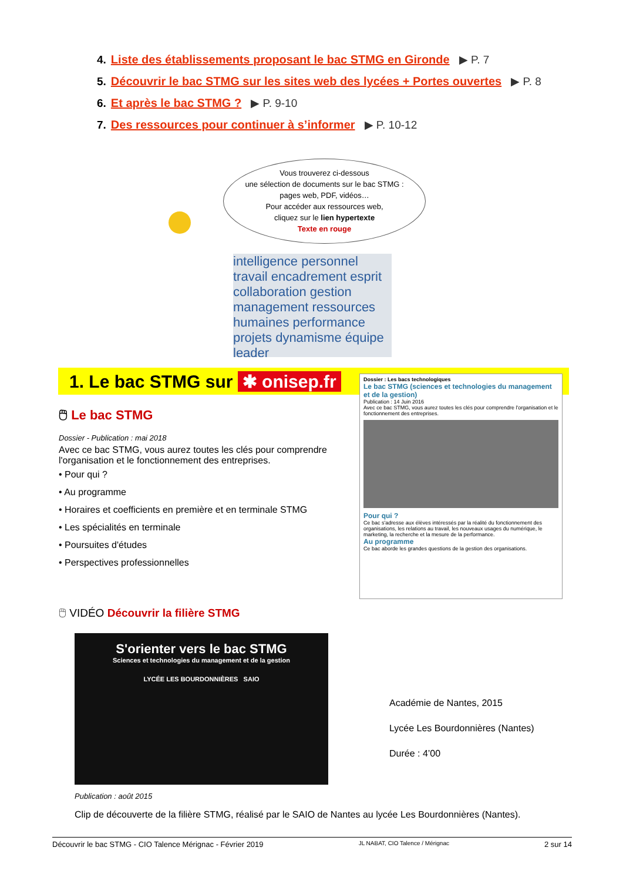4. Liste des établissements proposant le bac STMG en Gironde ▶ P. 7
5. Découvrir le bac STMG sur les sites web des lycées + Portes ouvertes ▶ P. 8
6. Et après le bac STMG ? ▶ P. 9-10
7. Des ressources pour continuer à s’informer ▶ P. 10-12
Vous trouverez ci-dessous
une sélection de documents sur le bac STMG :
pages web, PDF, vidéos…
Pour accéder aux ressources web,
cliquez sur le lien hypertexte
Texte en rouge
intelligence personnel travail encadrement esprit collaboration gestion management ressources humaines performance projets dynamisme équipe leader
1. Le bac STMG sur ✱ onisep.fr
Dossier : Les bacs technologiques
Le bac STMG (sciences et technologies du management et de la gestion)
Publication : 14 Juin 2016
Avec ce bac STMG, vous aurez toutes les clés pour comprendre l'organisation et le fonctionnement des entreprises.
Pour qui ?
Ce bac s'adresse aux élèves intéressés par la réalité du fonctionnement des organisations, les relations au travail, les nouveaux usages du numérique, le marketing, la recherche et la mesure de la performance.
Au programme
Ce bac aborde les grandes questions de la gestion des organisations.
🖱 Le bac STMG
Dossier - Publication : mai 2018
Avec ce bac STMG, vous aurez toutes les clés pour comprendre l'organisation et le fonctionnement des entreprises.
• Pour qui ?
• Au programme
• Horaires et coefficients en première et en terminale STMG
• Les spécialités en terminale
• Poursuites d'études
• Perspectives professionnelles
🖱 VIDÉO Découvrir la filière STMG
S'orienter vers le bac STMG
Sciences et technologies du management et de la gestion
LYCÉE LES BOURDONNIÈRES SAIO
Académie de Nantes, 2015
Lycée Les Bourdonnières (Nantes)
Durée : 4’00
Publication : août 2015
Clip de découverte de la filière STMG, réalisé par le SAIO de Nantes au lycée Les Bourdonnières (Nantes).
Découvrir le bac STMG - CIO Talence Mérignac - Février 2019 JL NABAT, CIO Talence / Mérignac 2 sur 14